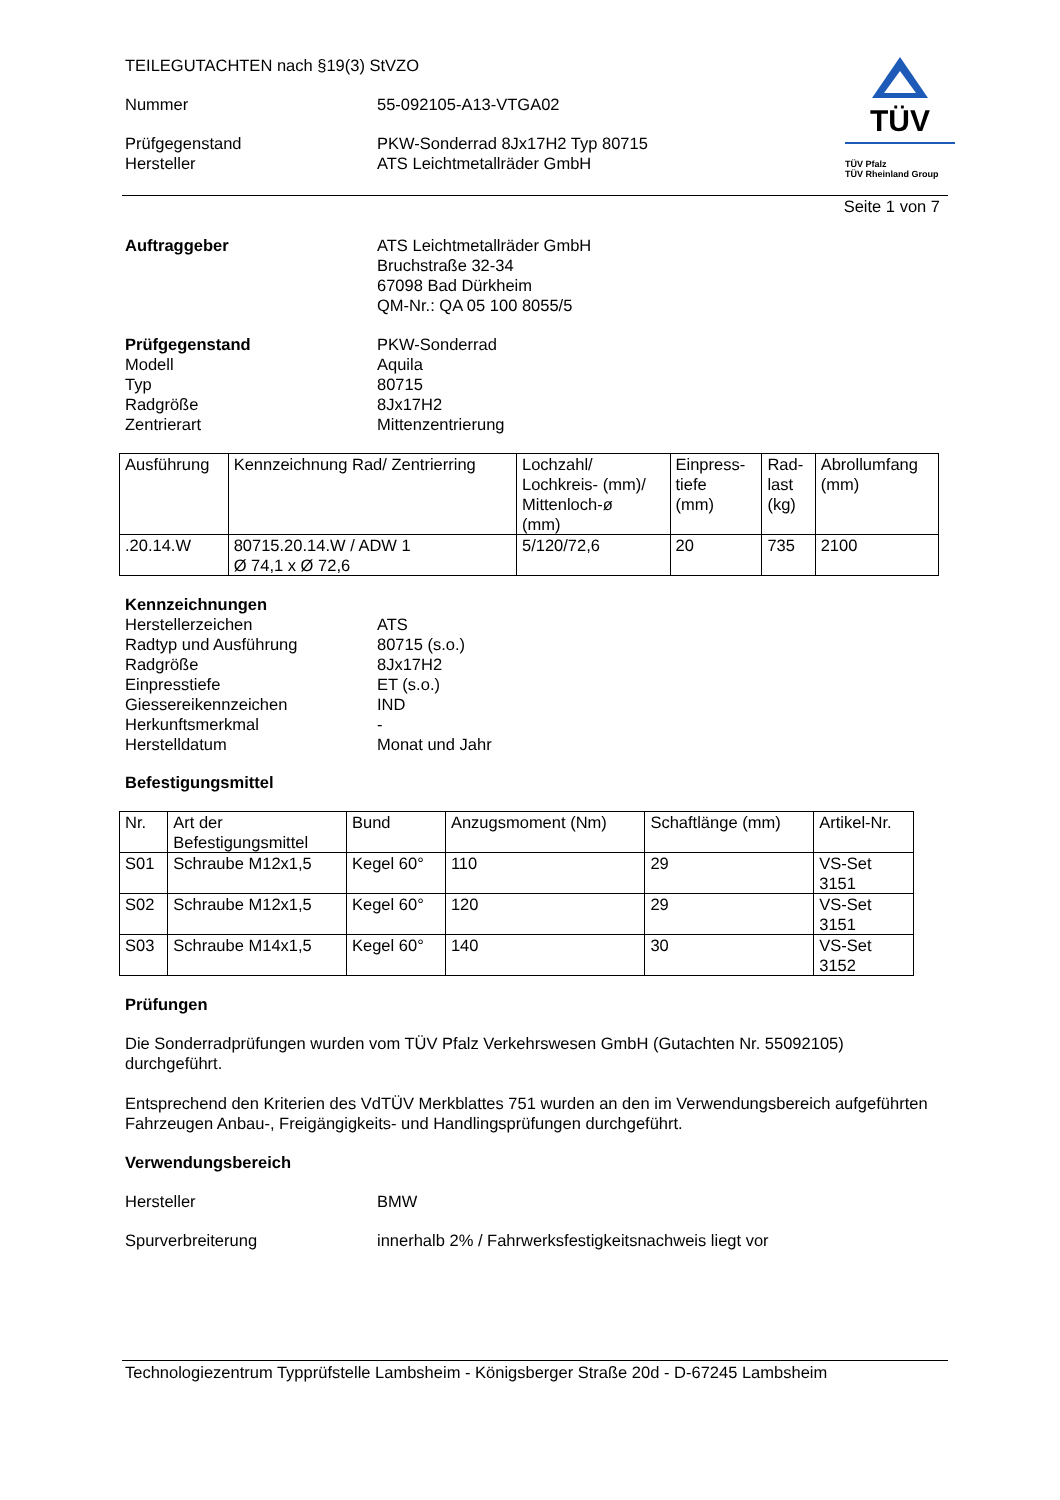TÜV
TÜV Pfalz
TÜV Rheinland Group
TEILEGUTACHTEN nach §19(3) StVZO
Nummer 55-092105-A13-VTGA02
Prüfgegenstand PKW-Sonderrad 8Jx17H2 Typ 80715
Hersteller ATS Leichtmetallräder GmbH
Seite 1 von 7
Auftraggeber ATS Leichtmetallräder GmbH
Bruchstraße 32-34
67098 Bad Dürkheim
QM-Nr.: QA 05 100 8055/5
Prüfgegenstand PKW-Sonderrad
Modell Aquila
Typ 80715
Radgröße 8Jx17H2
Zentrierart Mittenzentrierung
| Ausführung | Kennzeichnung Rad/ Zentrierring | Lochzahl/ Lochkreis- (mm)/ Mittenloch-ø (mm) | Einpress- tiefe (mm) | Rad- last (kg) | Abrollumfang (mm) |
| --- | --- | --- | --- | --- | --- |
| .20.14.W | 80715.20.14.W / ADW 1 Ø 74,1 x Ø 72,6 | 5/120/72,6 | 20 | 735 | 2100 |
Kennzeichnungen
Herstellerzeichen ATS
Radtyp und Ausführung 80715 (s.o.)
Radgröße 8Jx17H2
Einpresstiefe ET (s.o.)
Giessereikennzeichen IND
Herkunftsmerkmal -
Herstelldatum Monat und Jahr
Befestigungsmittel
| Nr. | Art der Befestigungsmittel | Bund | Anzugsmoment (Nm) | Schaftlänge (mm) | Artikel-Nr. |
| --- | --- | --- | --- | --- | --- |
| S01 | Schraube M12x1,5 | Kegel 60° | 110 | 29 | VS-Set 3151 |
| S02 | Schraube M12x1,5 | Kegel 60° | 120 | 29 | VS-Set 3151 |
| S03 | Schraube M14x1,5 | Kegel 60° | 140 | 30 | VS-Set 3152 |
Prüfungen
Die Sonderradprüfungen wurden vom TÜV Pfalz Verkehrswesen GmbH (Gutachten Nr. 55092105) durchgeführt.
Entsprechend den Kriterien des VdTÜV Merkblattes 751 wurden an den im Verwendungsbereich aufgeführten Fahrzeugen Anbau-, Freigängigkeits- und Handlingsprüfungen durchgeführt.
Verwendungsbereich
Hersteller BMW
Spurverbreiterung innerhalb 2% / Fahrwerksfestigkeitsnachweis liegt vor
Technologiezentrum Typprüfstelle Lambsheim - Königsberger Straße 20d - D-67245 Lambsheim